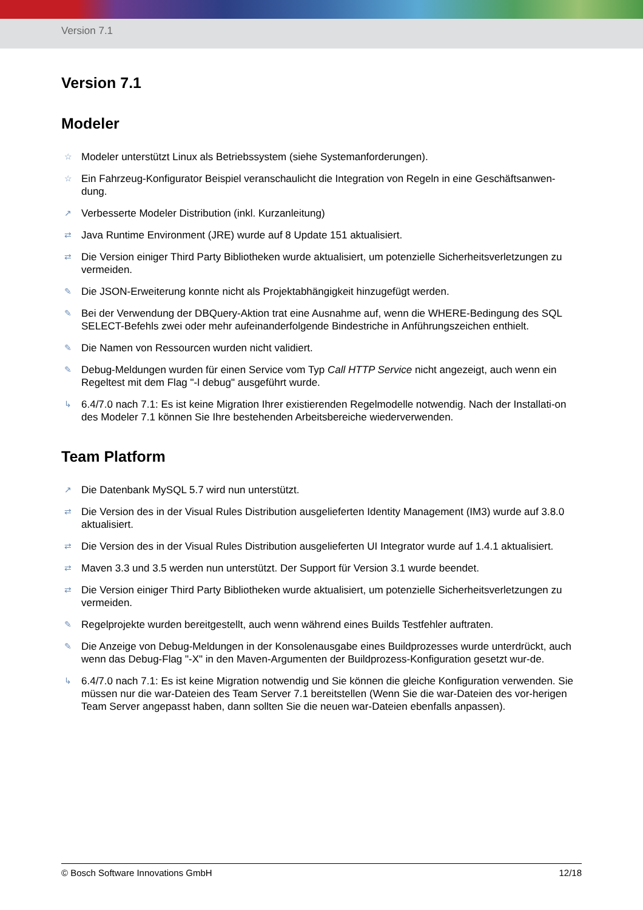Version 7.1
Version 7.1
Modeler
☆ Modeler unterstützt Linux als Betriebssystem (siehe Systemanforderungen).
☆ Ein Fahrzeug-Konfigurator Beispiel veranschaulicht die Integration von Regeln in eine Geschäftsanwen-dung.
↗ Verbesserte Modeler Distribution (inkl. Kurzanleitung)
⇄ Java Runtime Environment (JRE) wurde auf 8 Update 151 aktualisiert.
⇄ Die Version einiger Third Party Bibliotheken wurde aktualisiert, um potenzielle Sicherheitsverletzungen zu vermeiden.
✎ Die JSON-Erweiterung konnte nicht als Projektabhängigkeit hinzugefügt werden.
✎ Bei der Verwendung der DBQuery-Aktion trat eine Ausnahme auf, wenn die WHERE-Bedingung des SQL SELECT-Befehls zwei oder mehr aufeinanderfolgende Bindestriche in Anführungszeichen enthielt.
✎ Die Namen von Ressourcen wurden nicht validiert.
✎ Debug-Meldungen wurden für einen Service vom Typ Call HTTP Service nicht angezeigt, auch wenn ein Regeltest mit dem Flag "-l debug" ausgeführt wurde.
↳ 6.4/7.0 nach 7.1: Es ist keine Migration Ihrer existierenden Regelmodelle notwendig. Nach der Installati-on des Modeler 7.1 können Sie Ihre bestehenden Arbeitsbereiche wiederverwenden.
Team Platform
↗ Die Datenbank MySQL 5.7 wird nun unterstützt.
⇄ Die Version des in der Visual Rules Distribution ausgelieferten Identity Management (IM3) wurde auf 3.8.0 aktualisiert.
⇄ Die Version des in der Visual Rules Distribution ausgelieferten UI Integrator wurde auf 1.4.1 aktualisiert.
⇄ Maven 3.3 und 3.5 werden nun unterstützt. Der Support für Version 3.1 wurde beendet.
⇄ Die Version einiger Third Party Bibliotheken wurde aktualisiert, um potenzielle Sicherheitsverletzungen zu vermeiden.
✎ Regelprojekte wurden bereitgestellt, auch wenn während eines Builds Testfehler auftraten.
✎ Die Anzeige von Debug-Meldungen in der Konsolenausgabe eines Buildprozesses wurde unterdrückt, auch wenn das Debug-Flag "-X" in den Maven-Argumenten der Buildprozess-Konfiguration gesetzt wur-de.
↳ 6.4/7.0 nach 7.1: Es ist keine Migration notwendig und Sie können die gleiche Konfiguration verwenden. Sie müssen nur die war-Dateien des Team Server 7.1 bereitstellen (Wenn Sie die war-Dateien des vor-herigen Team Server angepasst haben, dann sollten Sie die neuen war-Dateien ebenfalls anpassen).
© Bosch Software Innovations GmbH 12/18